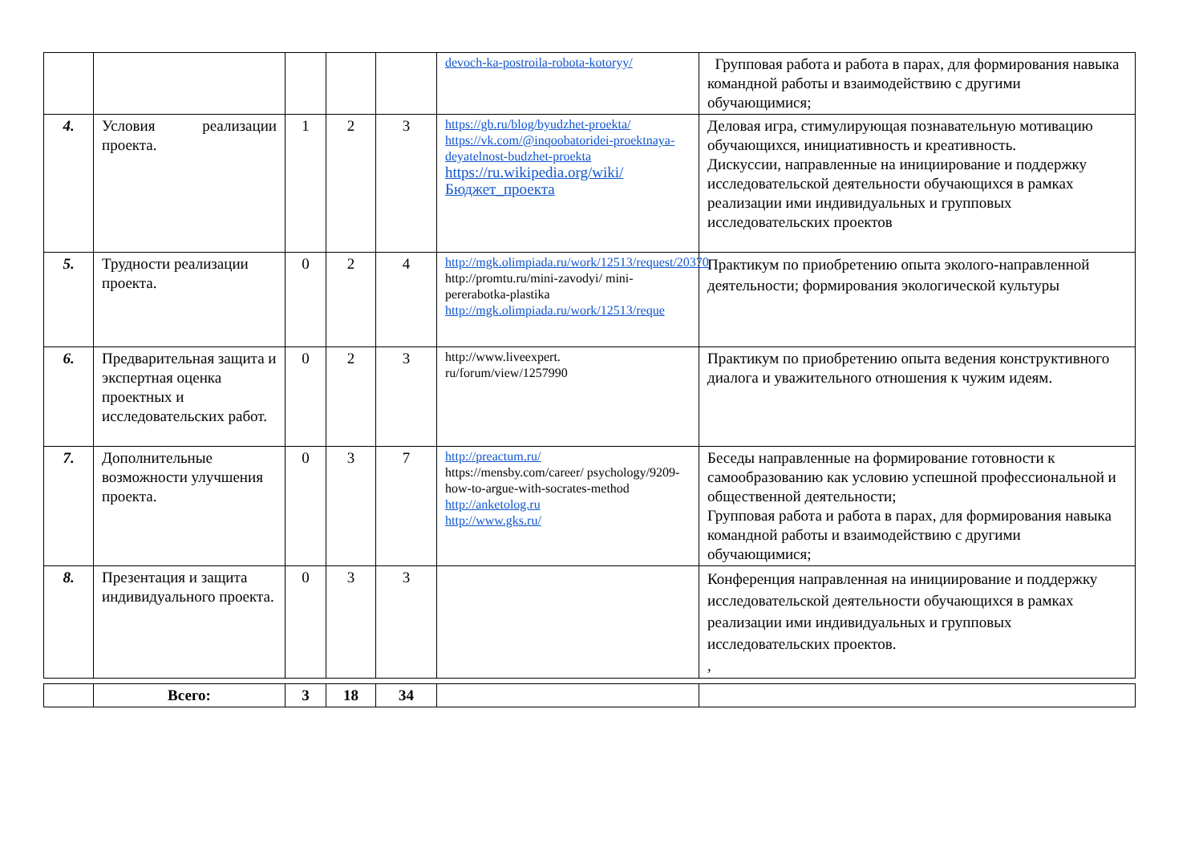| | | | | | devoch-ka-postroila-robota-kotoryy/ | Групповая работа и работа в парах, для формирования навыка командной работы и взаимодействию с другими обучающимися; |
| 4. | Условия реализации проекта. | 1 | 2 | 3 | https://gb.ru/blog/byudzhet-proekta/ https://vk.com/@inqoobatoridei-proektnaya-deyatelnost-budzhet-proekta https://ru.wikipedia.org/wiki/Бюджет_проекта | Деловая игра, стимулирующая познавательную мотивацию обучающихся, инициативность и креативность. Дискуссии, направленные на инициирование и поддержку исследовательской деятельности обучающихся в рамках реализации ими индивидуальных и групповых исследовательских проектов |
| 5. | Трудности реализации проекта. | 0 | 2 | 4 | http://mgk.olimpiada.ru/work/12513/request/20370 http://promtu.ru/mini-zavodyi/ mini-pererabotka-plastika http://mgk.olimpiada.ru/work/12513/reque | Практикум по приобретению опыта эколого-направленной деятельности; формирования экологической культуры |
| 6. | Предварительная защита и экспертная оценка проектных и исследовательских работ. | 0 | 2 | 3 | http://www.liveexpert. ru/forum/view/1257990 | Практикум по приобретению опыта ведения конструктивного диалога и уважительного отношения к чужим идеям. |
| 7. | Дополнительные возможности улучшения проекта. | 0 | 3 | 7 | http://preactum.ru/ https://mensby.com/career/ psychology/9209-how-to-argue-with-socrates-method http://anketolog.ru http://www.gks.ru/ | Беседы направленные на формирование готовности к самообразованию как условию успешной профессиональной и общественной деятельности; Групповая работа и работа в парах, для формирования навыка командной работы и взаимодействию с другими обучающимися; |
| 8. | Презентация и защита индивидуального проекта. | 0 | 3 | 3 | | Конференция направленная на инициирование и поддержку исследовательской деятельности обучающихся в рамках реализации ими индивидуальных и групповых исследовательских проектов. , |
| | Всего: | 3 | 18 | 34 | | |